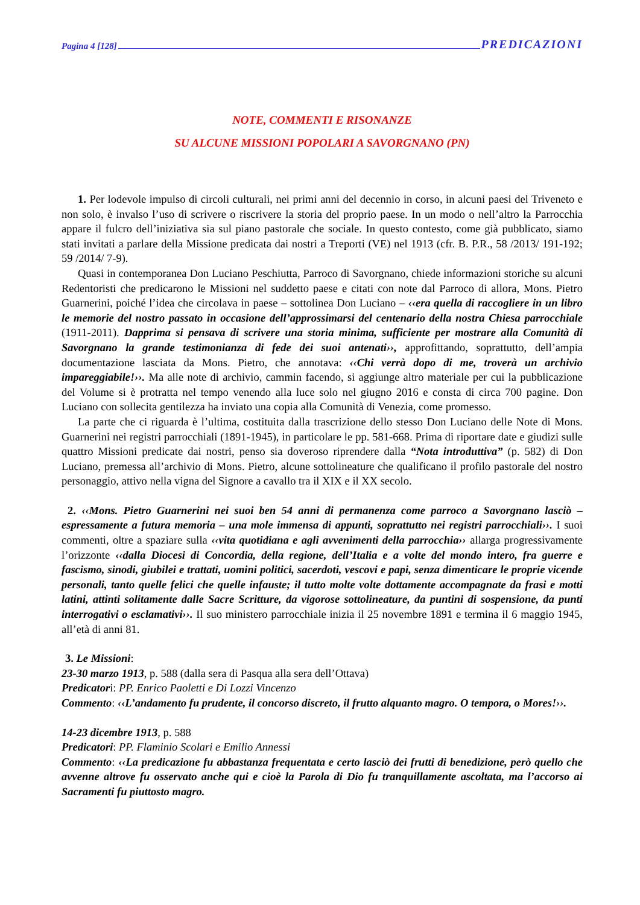Pagina 4 [128] PREDICAZIONI
NOTE, COMMENTI E RISONANZE
SU ALCUNE MISSIONI POPOLARI A SAVORGNANO (PN)
1. Per lodevole impulso di circoli culturali, nei primi anni del decennio in corso, in alcuni paesi del Triveneto e non solo, è invalso l’uso di scrivere o riscrivere la storia del proprio paese. In un modo o nell’altro la Parrocchia appare il fulcro dell’iniziativa sia sul piano pastorale che sociale. In questo contesto, come già pubblicato, siamo stati invitati a parlare della Missione predicata dai nostri a Treporti (VE) nel 1913 (cfr. B. P.R., 58 /2013/ 191-192; 59 /2014/ 7-9).
Quasi in contemporanea Don Luciano Peschiutta, Parroco di Savorgnano, chiede informazioni storiche su alcuni Redentoristi che predicarono le Missioni nel suddetto paese e citati con note dal Parroco di allora, Mons. Pietro Guarnerini, poiché l’idea che circolava in paese – sottolinea Don Luciano – ‹‹era quella di raccogliere in un libro le memorie del nostro passato in occasione dell’approssimarsi del centenario della nostra Chiesa parrocchiale (1911-2011). Dapprima si pensava di scrivere una storia minima, sufficiente per mostrare alla Comunità di Savorgnano la grande testimonianza di fede dei suoi antenati››, approfittando, soprattutto, dell’ampia documentazione lasciata da Mons. Pietro, che annotava: ‹‹Chi verrà dopo di me, troverà un archivio impareggiabile!››. Ma alle note di archivio, cammin facendo, si aggiunge altro materiale per cui la pubblicazione del Volume si è protratta nel tempo venendo alla luce solo nel giugno 2016 e consta di circa 700 pagine. Don Luciano con sollecita gentilezza ha inviato una copia alla Comunità di Venezia, come promesso.
La parte che ci riguarda è l’ultima, costituita dalla trascrizione dello stesso Don Luciano delle Note di Mons. Guarnerini nei registri parrocchiali (1891-1945), in particolare le pp. 581-668. Prima di riportare date e giudizi sulle quattro Missioni predicate dai nostri, penso sia doveroso riprendere dalla “Nota introduttiva” (p. 582) di Don Luciano, premessa all’archivio di Mons. Pietro, alcune sottolineature che qualificano il profilo pastorale del nostro personaggio, attivo nella vigna del Signore a cavallo tra il XIX e il XX secolo.
2. ‹‹Mons. Pietro Guarnerini nei suoi ben 54 anni di permanenza come parroco a Savorgnano lasciò – espressamente a futura memoria – una mole immensa di appunti, soprattutto nei registri parrocchiali››. I suoi commenti, oltre a spaziare sulla ‹‹vita quotidiana e agli avvenimenti della parrocchia›› allarga progressivamente l’orizzonte ‹‹dalla Diocesi di Concordia, della regione, dell’Italia e a volte del mondo intero, fra guerre e fascismo, sinodi, giubilei e trattati, uomini politici, sacerdoti, vescovi e papi, senza dimenticare le proprie vicende personali, tanto quelle felici che quelle infauste; il tutto molte volte dottamente accompagnate da frasi e motti latini, attinti solitamente dalle Sacre Scritture, da vigorose sottolineature, da puntini di sospensione, da punti interrogativi o esclamativi››. Il suo ministero parrocchiale inizia il 25 novembre 1891 e termina il 6 maggio 1945, all’età di anni 81.
3. Le Missioni:
23-30 marzo 1913, p. 588 (dalla sera di Pasqua alla sera dell’Ottava)
Predicatori: PP. Enrico Paoletti e Di Lozzi Vincenzo
Commento: ‹‹L’andamento fu prudente, il concorso discreto, il frutto alquanto magro. O tempora, o Mores!››.
14-23 dicembre 1913, p. 588
Predicatori: PP. Flaminio Scolari e Emilio Annessi
Commento: ‹‹La predicazione fu abbastanza frequentata e certo lasciò dei frutti di benedizione, però quello che avvenne altrove fu osservato anche qui e cioè la Parola di Dio fu tranquillamente ascoltata, ma l’accorso ai Sacramenti fu piuttosto magro.